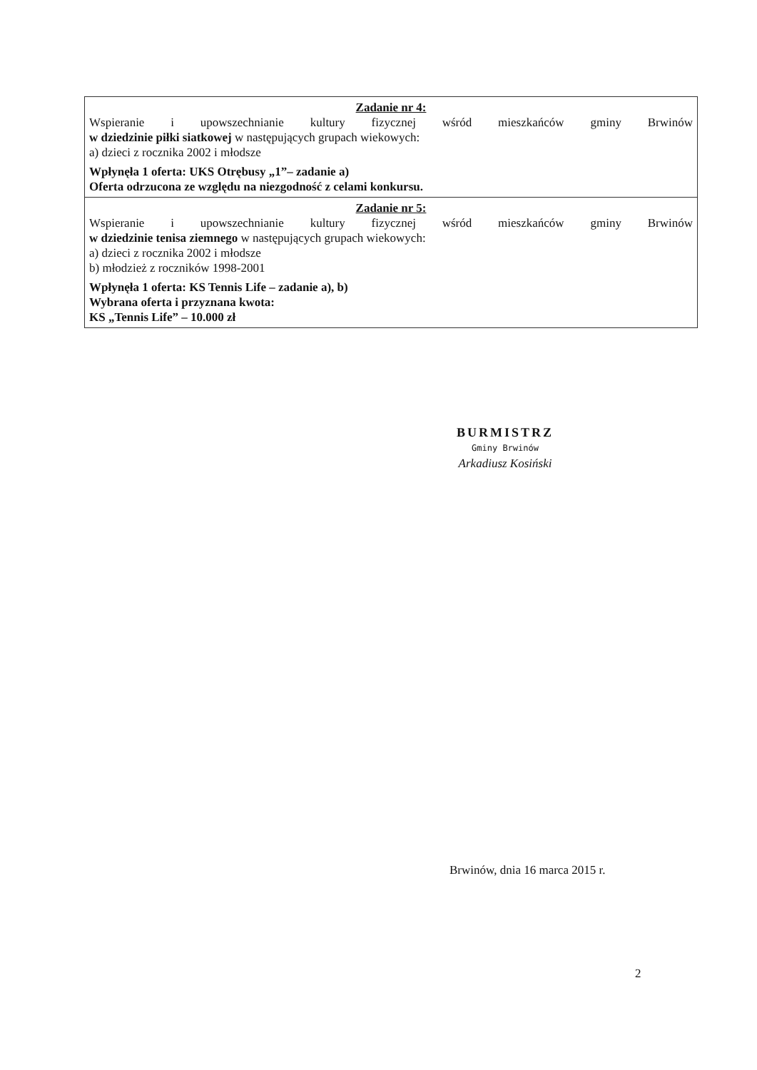| Zadanie nr 4: Wspieranie i upowszechnianie kultury fizycznej wśród mieszkańców gminy Brwinów w dziedzinie piłki siatkowej w następujących grupach wiekowych: a) dzieci z rocznika 2002 i młodsze Wpłynęła 1 oferta: UKS Otrębusy „1”– zadanie a) Oferta odrzucona ze względu na niezgodność z celami konkursu. |
| Zadanie nr 5: Wspieranie i upowszechnianie kultury fizycznej wśród mieszkańców gminy Brwinów w dziedzinie tenisa ziemnego w następujących grupach wiekowych: a) dzieci z rocznika 2002 i młodsze b) młodzież z roczników 1998-2001 Wpłynęła 1 oferta: KS Tennis Life – zadanie a), b) Wybrana oferta i przyznana kwota: KS „Tennis Life” – 10.000 zł |
BURMISTRZ
Gminy Brwinów
Arkadiusz Kosiński
Brwinów, dnia 16 marca 2015 r.
2